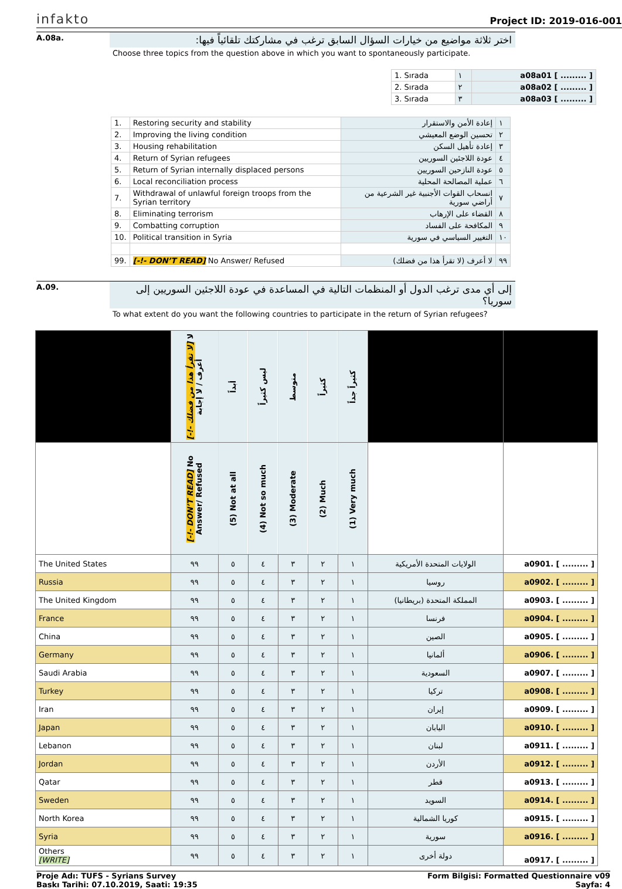infakto
Project ID: 2019-016-001
A.08a.
اختر ثلاثة مواضيع من خيارات السؤال السابق ترغب في مشاركتك تلقائياً فيها:
Choose three topics from the question above in which you want to spontaneously participate.
| 1. Sırada | ١ | a08a01 [ ......... ] |
| 2. Sırada | ٢ | a08a02 [ ......... ] |
| 3. Sırada | ٣ | a08a03 [ ......... ] |
| 1. | Restoring security and stability | إعادة الأمن والاستقرار | ١ |
| 2. | Improving the living condition | تحسين الوضع المعيشي | ٢ |
| 3. | Housing rehabilitation | إعادة تأهيل السكن | ٣ |
| 4. | Return of Syrian refugees | عودة اللاجئين السوريين | ٤ |
| 5. | Return of Syrian internally displaced persons | عودة النازحين السوريين | ٥ |
| 6. | Local reconciliation process | عملية المصالحة المحلية | ٦ |
| 7. | Withdrawal of unlawful foreign troops from the Syrian territory | انسحاب القوات الأجنبية غير الشرعية من أراضي سورية | ٧ |
| 8. | Eliminating terrorism | القضاء على الإرهاب | ٨ |
| 9. | Combatting corruption | المكافحة على الفساد | ٩ |
| 10. | Political transition in Syria | التغيير السياسي في سورية | ١٠ |
| 99. | [-!- DON’T READ] No Answer/ Refused | لا أعرف (لا تقرأ هذا من فضلك) | ٩٩ |
A.09.
إلى أي مدى ترغب الدول أو المنظمات التالية في المساعدة في عودة اللاجئين السوريين إلى سوريا؟
To what extent do you want the following countries to participate in the return of Syrian refugees?
| | [-!- لا تقرأ هذا من فضلك] لا أعرف / لا إجابة | أبداً | ليس كثيراً | متوسط | كثيراً | كثيراً جداً | | |
| --- | --- | --- | --- | --- | --- | --- | --- | --- |
| | [-!- DON’T READ] No Answer/ Refused | (5) Not at all | (4) Not so much | (3) Moderate | (2) Much | (1) Very much | | |
| The United States | ٩٩ | ٥ | ٤ | ٣ | ٢ | ١ | الولايات المتحدة الأمريكية | a0901. [ ......... ] |
| Russia | ٩٩ | ٥ | ٤ | ٣ | ٢ | ١ | روسيا | a0902. [ ......... ] |
| The United Kingdom | ٩٩ | ٥ | ٤ | ٣ | ٢ | ١ | المملكة المتحدة (بريطانيا) | a0903. [ ......... ] |
| France | ٩٩ | ٥ | ٤ | ٣ | ٢ | ١ | فرنسا | a0904. [ ......... ] |
| China | ٩٩ | ٥ | ٤ | ٣ | ٢ | ١ | الصين | a0905. [ ......... ] |
| Germany | ٩٩ | ٥ | ٤ | ٣ | ٢ | ١ | ألمانيا | a0906. [ ......... ] |
| Saudi Arabia | ٩٩ | ٥ | ٤ | ٣ | ٢ | ١ | السعودية | a0907. [ ......... ] |
| Turkey | ٩٩ | ٥ | ٤ | ٣ | ٢ | ١ | تركيا | a0908. [ ......... ] |
| Iran | ٩٩ | ٥ | ٤ | ٣ | ٢ | ١ | إيران | a0909. [ ......... ] |
| Japan | ٩٩ | ٥ | ٤ | ٣ | ٢ | ١ | اليابان | a0910. [ ......... ] |
| Lebanon | ٩٩ | ٥ | ٤ | ٣ | ٢ | ١ | لبنان | a0911. [ ......... ] |
| Jordan | ٩٩ | ٥ | ٤ | ٣ | ٢ | ١ | الأردن | a0912. [ ......... ] |
| Qatar | ٩٩ | ٥ | ٤ | ٣ | ٢ | ١ | قطر | a0913. [ ......... ] |
| Sweden | ٩٩ | ٥ | ٤ | ٣ | ٢ | ١ | السويد | a0914. [ ......... ] |
| North Korea | ٩٩ | ٥ | ٤ | ٣ | ٢ | ١ | كوريا الشمالية | a0915. [ ......... ] |
| Syria | ٩٩ | ٥ | ٤ | ٣ | ٢ | ١ | سورية | a0916. [ ......... ] |
| Others [WRITE] | ٩٩ | ٥ | ٤ | ٣ | ٢ | ١ | دولة أخرى | a0917. [ ......... ] |
Proje Adı: TUFS - Syrians Survey
Baskı Tarihi: 07.10.2019, Saati: 19:35
Form Bilgisi: Formatted Questionnaire v09
Sayfa: 4